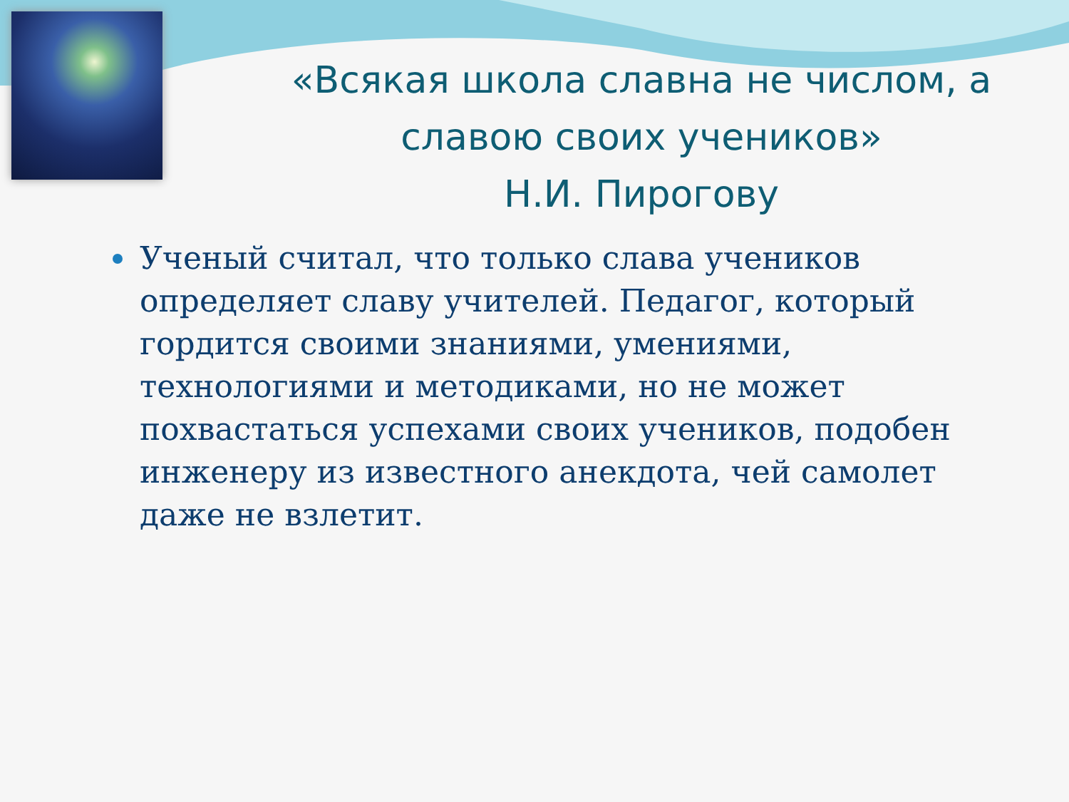«Всякая школа славна не числом, а славою своих учеников»
Н.И. Пирогову
Ученый считал, что только слава учеников определяет славу учителей. Педагог, который гордится своими знаниями, умениями, технологиями и методиками, но не может похвастаться успехами своих учеников, подобен инженеру из известного анекдота, чей самолет даже не взлетит.